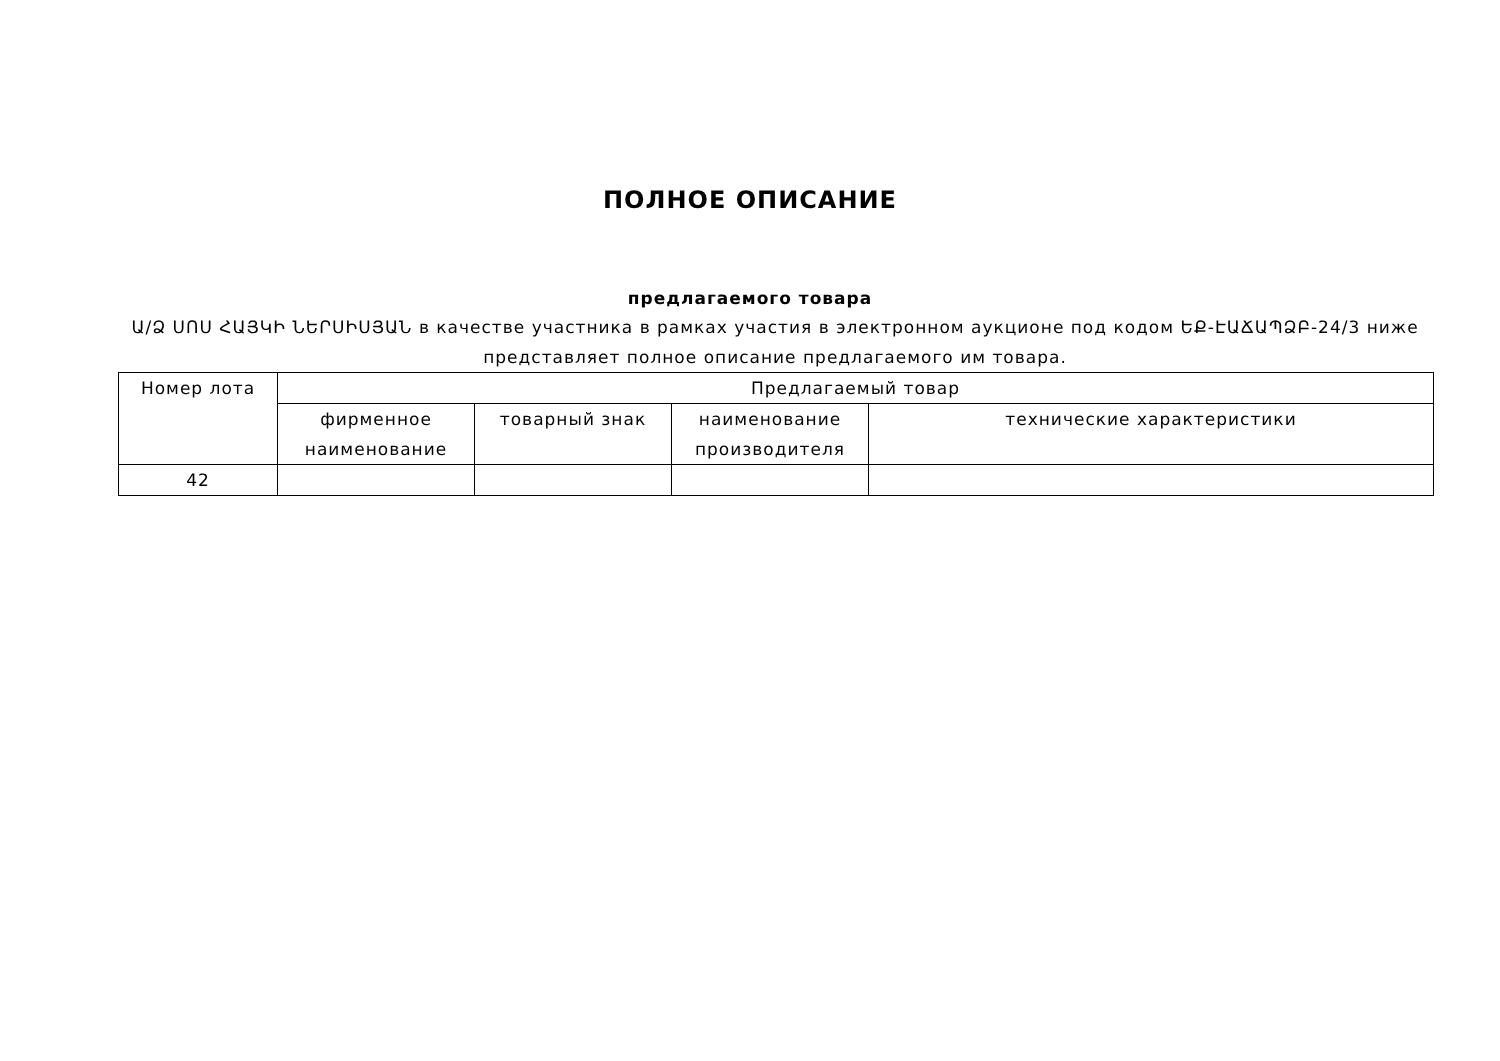ПОЛНОЕ ОПИСАНИЕ
предлагаемого товара
Ա/Ձ ՍՈՍ ՀԱՅԿԻ ՆԵՐՍԻՍՅԱՆ в качестве участника в рамках участия в электронном аукционе под кодом ԵՔ-ԷԱՃԱՊՁԲ-24/3 ниже представляет полное описание предлагаемого им товара.
| Номер лота | Предлагаемый товар | | | |
| --- | --- | --- | --- | --- |
| | фирменное наименование | товарный знак | наименование производителя | технические характеристики |
| 42 | | | | |